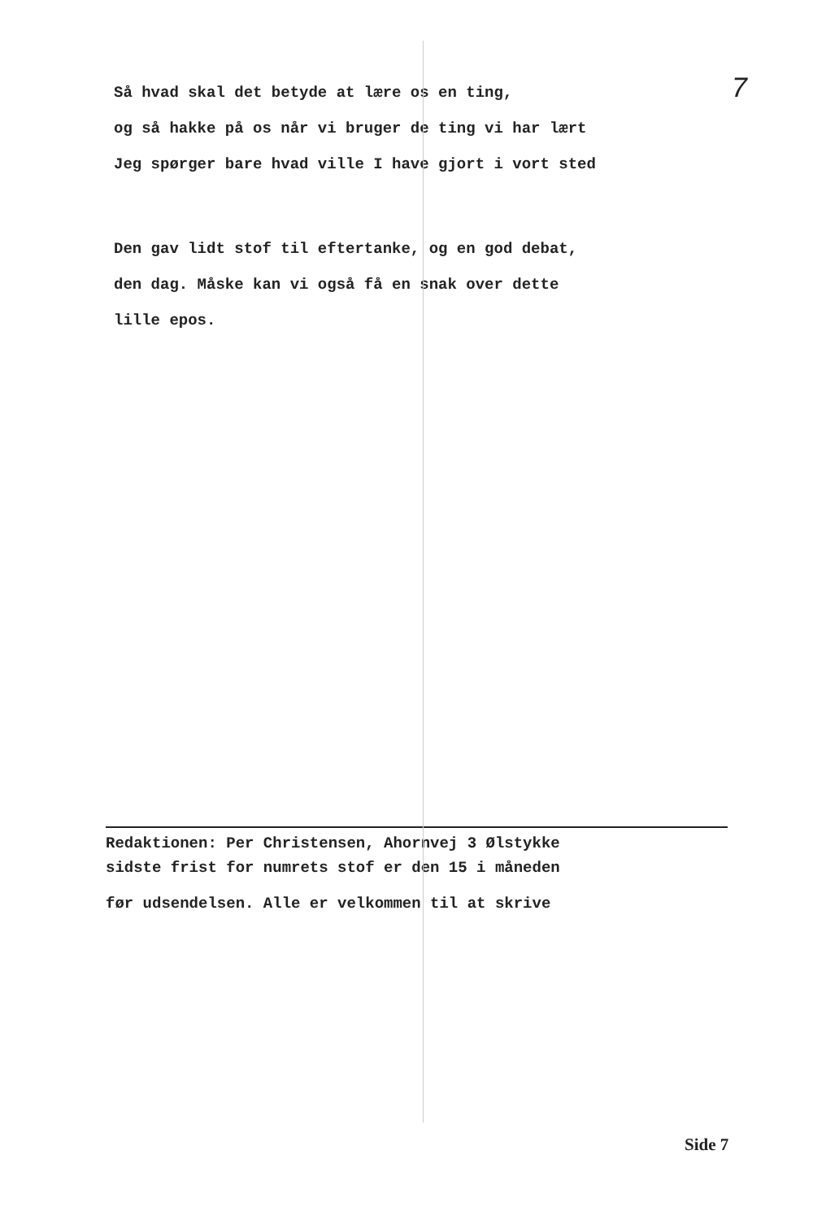7
Så hvad skal det betyde at lære os en ting,
og så hakke på os når vi bruger de ting vi har lært
Jeg spørger bare hvad ville I have gjort i vort sted
Den gav lidt stof til eftertanke, og en god debat,
den dag. Måske kan vi også få en snak over dette
lille epos.
Redaktionen: Per Christensen, Ahornvej 3 Ølstykke
sidste frist for numrets stof er den 15 i måneden
før udsendelsen. Alle er velkommen til at skrive
Side 7